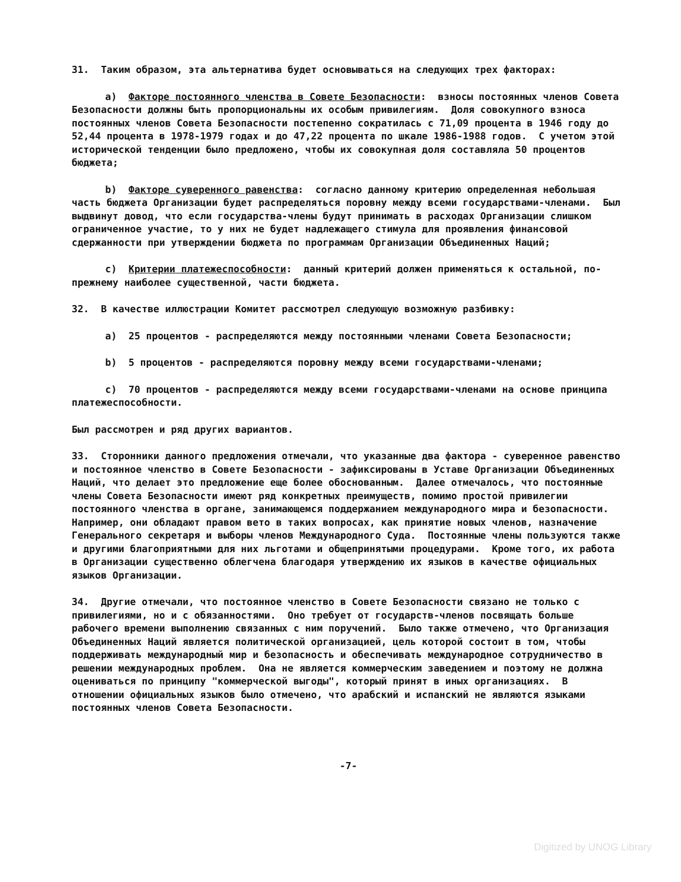31. Таким образом, эта альтернатива будет основываться на следующих трех факторах:
a) Факторе постоянного членства в Совете Безопасности: взносы постоянных членов Совета Безопасности должны быть пропорциональны их особым привилегиям. Доля совокупного взноса постоянных членов Совета Безопасности постепенно сократилась с 71,09 процента в 1946 году до 52,44 процента в 1978-1979 годах и до 47,22 процента по шкале 1986-1988 годов. С учетом этой исторической тенденции было предложено, чтобы их совокупная доля составляла 50 процентов бюджета;
b) Факторе суверенного равенства: согласно данному критерию определенная небольшая часть бюджета Организации будет распределяться поровну между всеми государствами-членами. Был выдвинут довод, что если государства-члены будут принимать в расходах Организации слишком ограниченное участие, то у них не будет надлежащего стимула для проявления финансовой сдержанности при утверждении бюджета по программам Организации Объединенных Наций;
c) Критерии платежеспособности: данный критерий должен применяться к остальной, по-прежнему наиболее существенной, части бюджета.
32. В качестве иллюстрации Комитет рассмотрел следующую возможную разбивку:
a) 25 процентов - распределяются между постоянными членами Совета Безопасности;
b) 5 процентов - распределяются поровну между всеми государствами-членами;
c) 70 процентов - распределяются между всеми государствами-членами на основе принципа платежеспособности.
Был рассмотрен и ряд других вариантов.
33. Сторонники данного предложения отмечали, что указанные два фактора - суверенное равенство и постоянное членство в Совете Безопасности - зафиксированы в Уставе Организации Объединенных Наций, что делает это предложение еще более обоснованным. Далее отмечалось, что постоянные члены Совета Безопасности имеют ряд конкретных преимуществ, помимо простой привилегии постоянного членства в органе, занимающемся поддержанием международного мира и безопасности. Например, они обладают правом вето в таких вопросах, как принятие новых членов, назначение Генерального секретаря и выборы членов Международного Суда. Постоянные члены пользуются также и другими благоприятными для них льготами и общепринятыми процедурами. Кроме того, их работа в Организации существенно облегчена благодаря утверждению их языков в качестве официальных языков Организации.
34. Другие отмечали, что постоянное членство в Совете Безопасности связано не только с привилегиями, но и с обязанностями. Оно требует от государств-членов посвящать больше рабочего времени выполнению связанных с ним поручений. Было также отмечено, что Организация Объединенных Наций является политической организацией, цель которой состоит в том, чтобы поддерживать международный мир и безопасность и обеспечивать международное сотрудничество в решении международных проблем. Она не является коммерческим заведением и поэтому не должна оцениваться по принципу "коммерческой выгоды", который принят в иных организациях. В отношении официальных языков было отмечено, что арабский и испанский не являются языками постоянных членов Совета Безопасности.
-7-
Digitized by UNOG Library